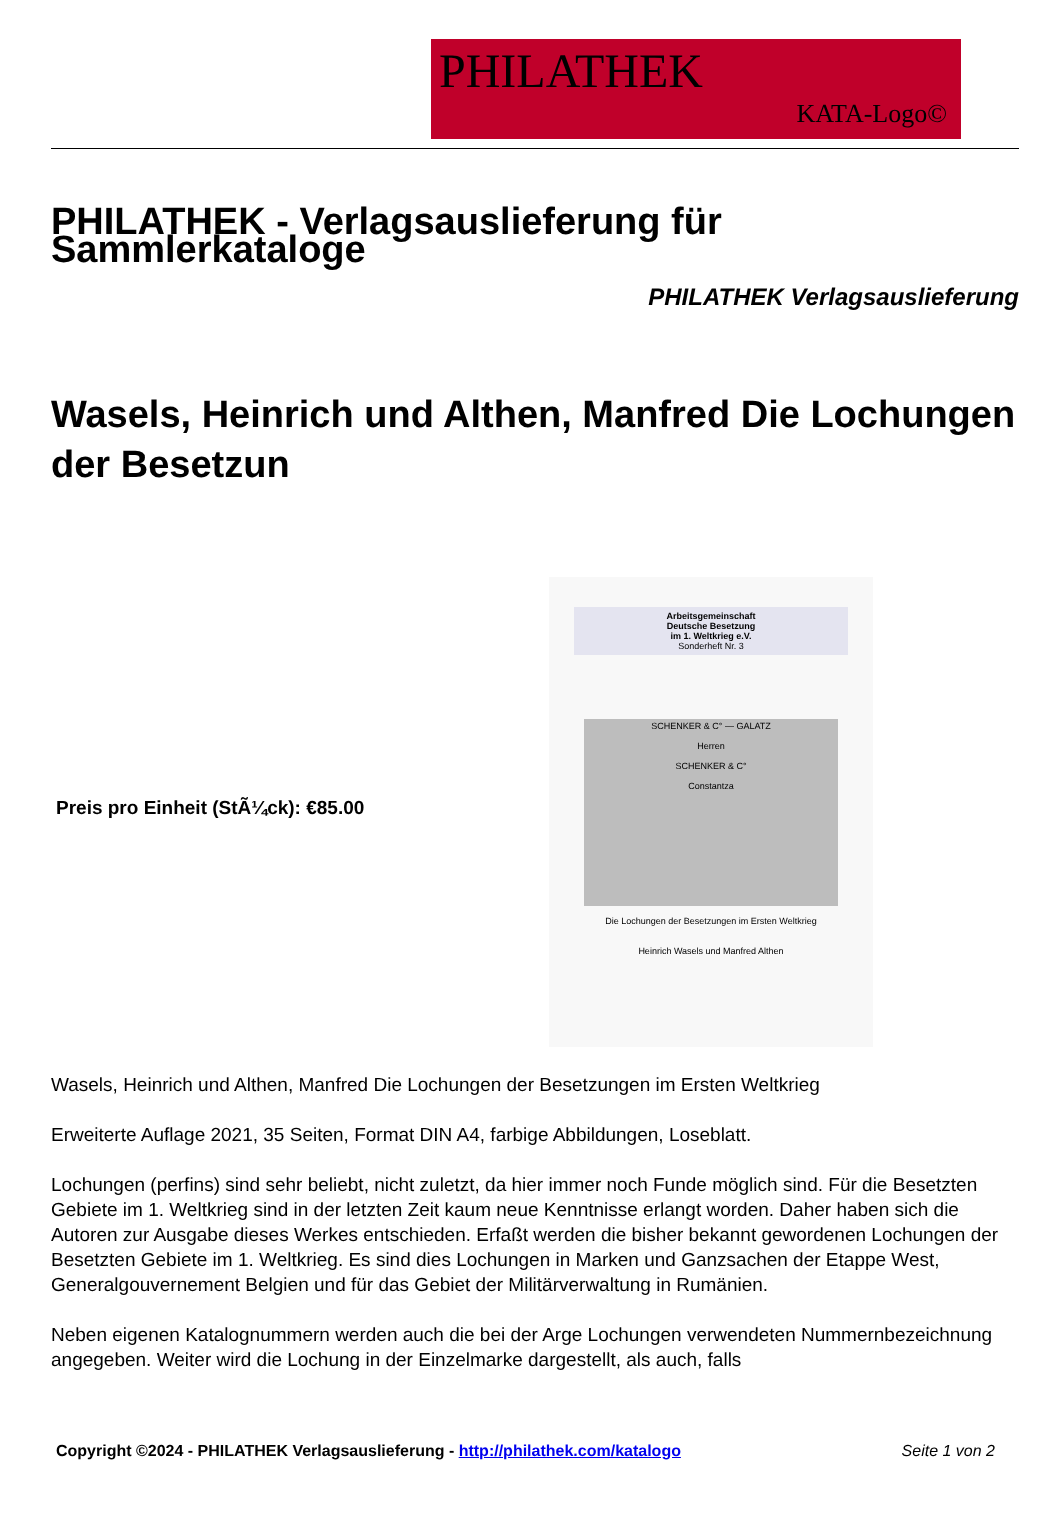PHILATHEK
KATA-Logo©
PHILATHEK - Verlagsauslieferung für Sammlerkataloge
PHILATHEK Verlagsauslieferung
Wasels, Heinrich und Althen, Manfred Die Lochungen der Besetzun
Preis pro Einheit (StÃ¼ck): €85.00
Arbeitsgemeinschaft
Deutsche Besetzung
im 1. Weltkrieg e.V.
Sonderheft Nr. 3
SCHENKER & C° — GALATZ
Herren
SCHENKER & C°
Constantza
Die Lochungen der Besetzungen im Ersten Weltkrieg
Heinrich Wasels und Manfred Althen
Wasels, Heinrich und Althen, Manfred Die Lochungen der Besetzungen im Ersten Weltkrieg
Erweiterte Auflage 2021, 35 Seiten, Format DIN A4, farbige Abbildungen, Loseblatt.
Lochungen (perfins) sind sehr beliebt, nicht zuletzt, da hier immer noch Funde möglich sind. Für die Besetzten Gebiete im 1. Weltkrieg sind in der letzten Zeit kaum neue Kenntnisse erlangt worden. Daher haben sich die Autoren zur Ausgabe dieses Werkes entschieden. Erfaßt werden die bisher bekannt gewordenen Lochungen der Besetzten Gebiete im 1. Weltkrieg. Es sind dies Lochungen in Marken und Ganzsachen der Etappe West, Generalgouvernement Belgien und für das Gebiet der Militärverwaltung in Rumänien.
Neben eigenen Katalognummern werden auch die bei der Arge Lochungen verwendeten Nummernbezeichnung angegeben. Weiter wird die Lochung in der Einzelmarke dargestellt, als auch, falls
Copyright ©2024 - PHILATHEK Verlagsauslieferung - http://philathek.com/katalogo Seite 1 von 2